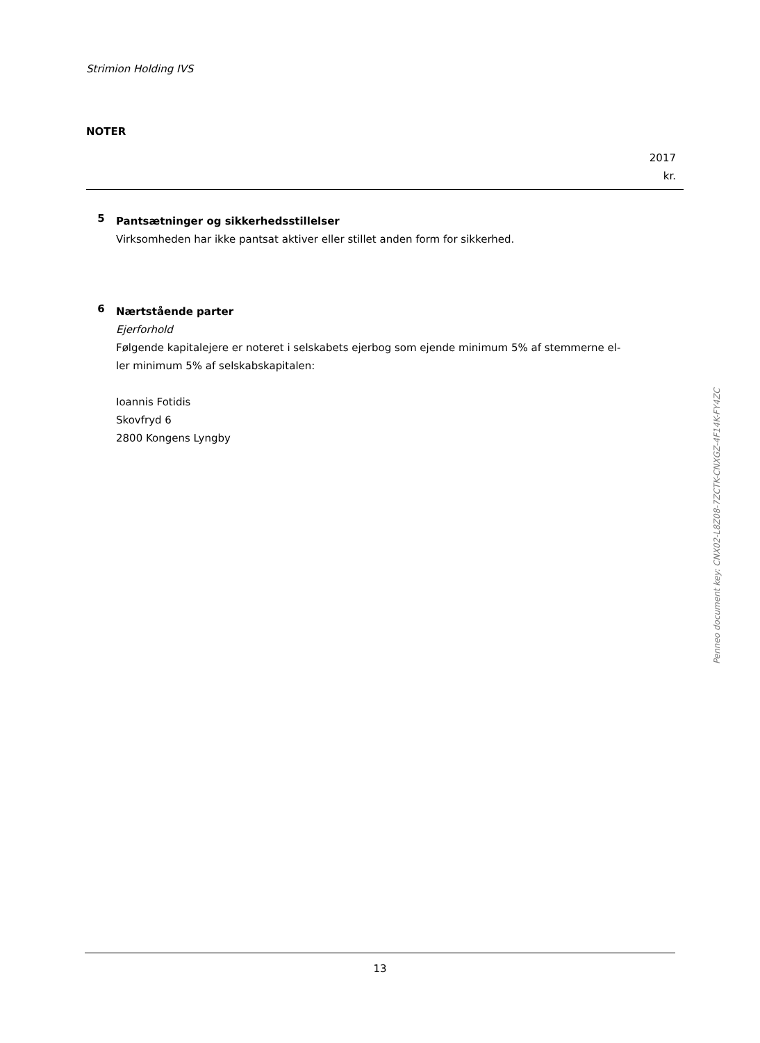Strimion Holding IVS
NOTER
2017
kr.
5
Pantsætninger og sikkerhedsstillelser
Virksomheden har ikke pantsat aktiver eller stillet anden form for sikkerhed.
6
Nærtstående parter
Ejerforhold
Følgende kapitalejere er noteret i selskabets ejerbog som ejende minimum 5% af stemmerne el-
ler minimum 5% af selskabskapitalen:
Ioannis Fotidis
Skovfryd 6
2800 Kongens Lyngby
13
Penneo document key: CNX02-L8Z08-7ZCTK-CNXGZ-4F14K-FY4ZC